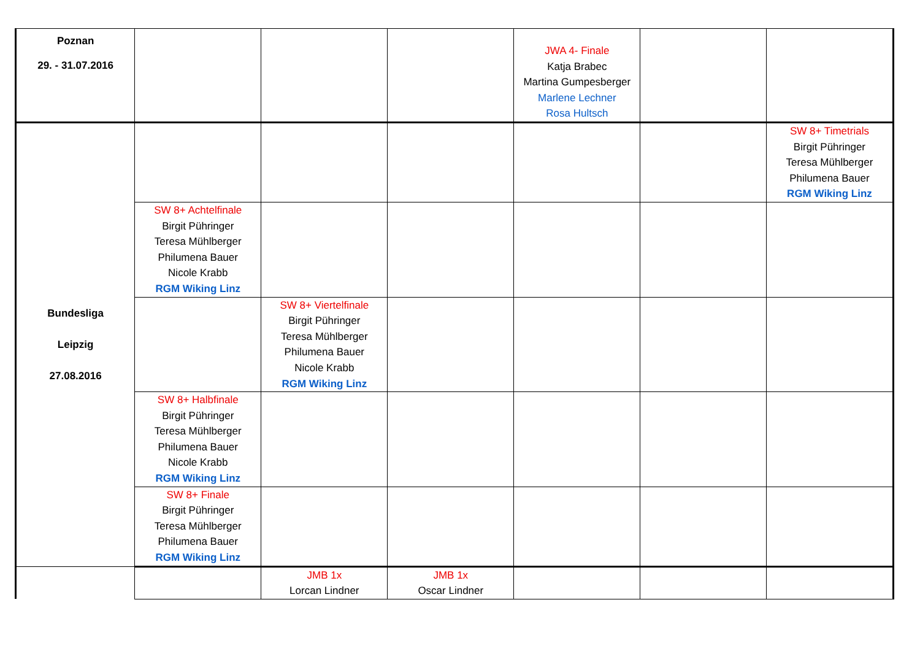| Poznan 29. - 31.07.2016 | | | | JWA 4- Finale Katja Brabec Martina Gumpesberger Marlene Lechner Rosa Hultsch | | |
| Bundesliga Leipzig 27.08.2016 | | | | | | SW 8+ Timetrials Birgit Pühringer Teresa Mühlberger Philumena Bauer RGM Wiking Linz |
| | SW 8+ Achtelfinale Birgit Pühringer Teresa Mühlberger Philumena Bauer Nicole Krabb RGM Wiking Linz | | | | | |
| | | SW 8+ Viertelfinale Birgit Pühringer Teresa Mühlberger Philumena Bauer Nicole Krabb RGM Wiking Linz | | | | |
| | SW 8+ Halbfinale Birgit Pühringer Teresa Mühlberger Philumena Bauer Nicole Krabb RGM Wiking Linz | | | | | |
| | SW 8+ Finale Birgit Pühringer Teresa Mühlberger Philumena Bauer RGM Wiking Linz | | | | | |
| | | JMB 1x Lorcan Lindner | JMB 1x Oscar Lindner | | | |